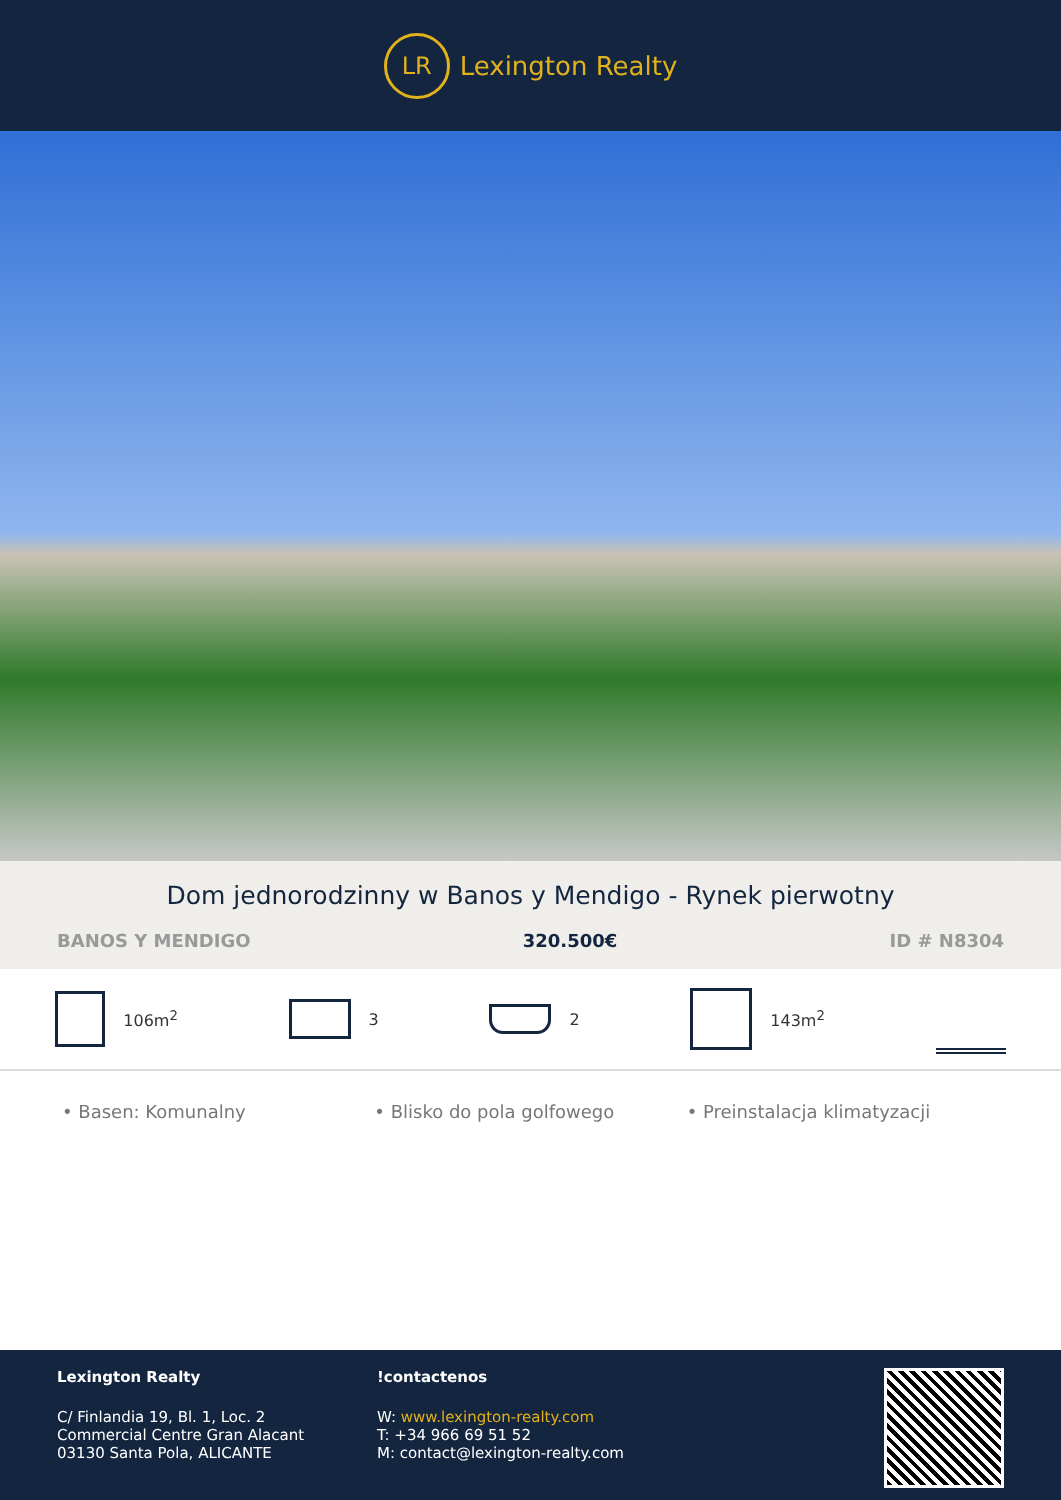LR
Lexington Realty
Dom jednorodzinny w Banos y Mendigo - Rynek pierwotny
BANOS Y MENDIGO 320.500€ ID # N8304
106m<sup>2</sup> 3 2 143m<sup>2</sup>
• Basen: Komunalny • Blisko do pola golfowego • Preinstalacja klimatyzacji
Lexington Realty
C/ Finlandia 19, Bl. 1, Loc. 2
Commercial Centre Gran Alacant
03130 Santa Pola, ALICANTE
!contactenos
W: www.lexington-realty.com
T: +34 966 69 51 52
M: contact@lexington-realty.com